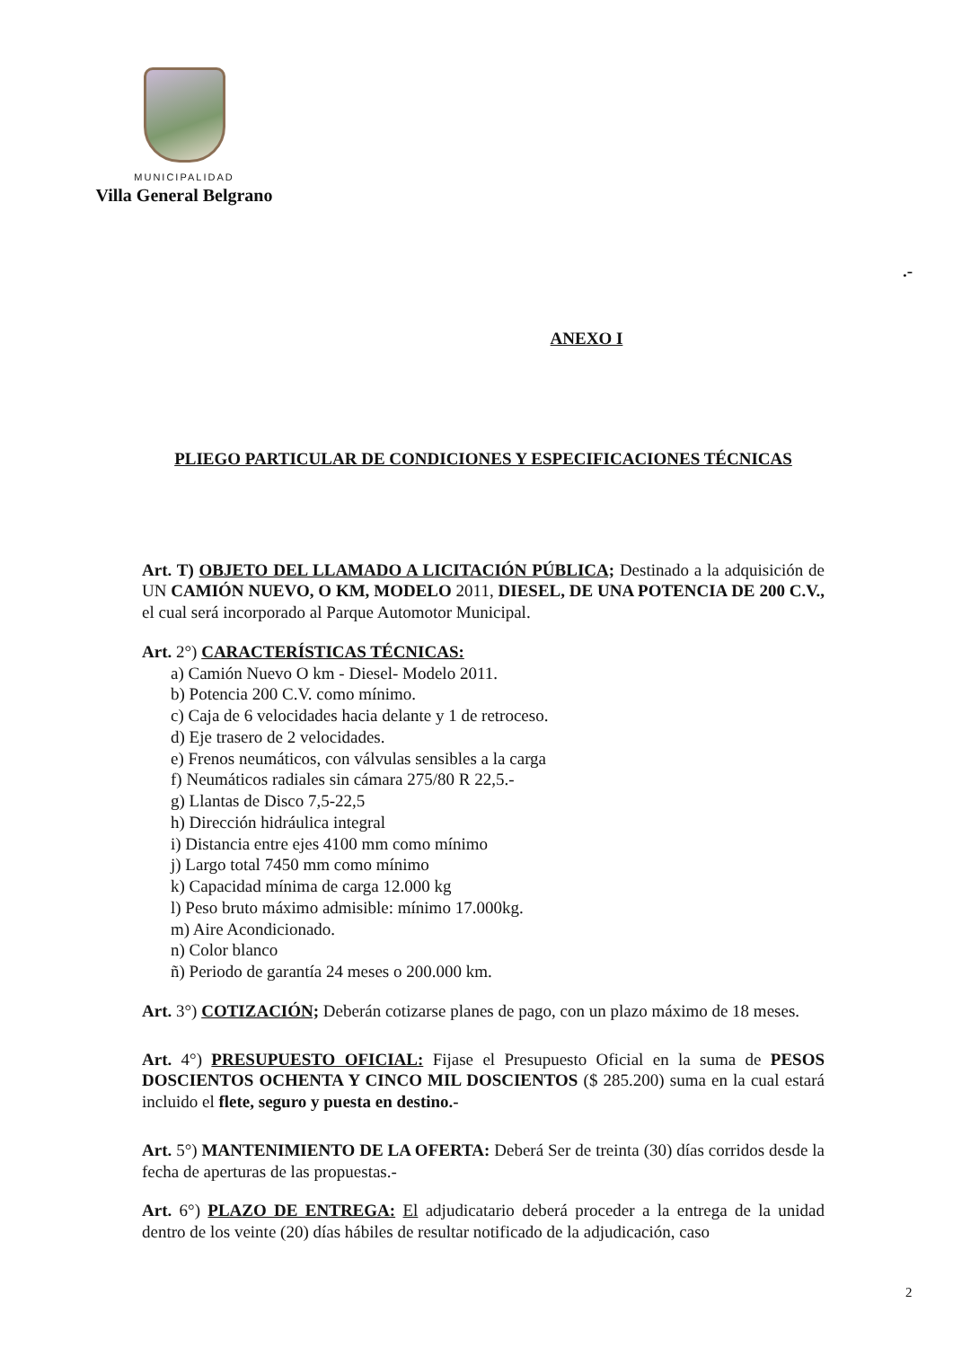MUNICIPALIDAD
Villa General Belgrano
.-
ANEXO I
PLIEGO PARTICULAR DE CONDICIONES Y ESPECIFICACIONES TÉCNICAS
Art. T) OBJETO DEL LLAMADO A LICITACIÓN PÚBLICA; Destinado a la adquisición de UN CAMIÓN NUEVO, O KM, MODELO 2011, DIESEL, DE UNA POTENCIA DE 200 C.V., el cual será incorporado al Parque Automotor Municipal.
Art. 2°) CARACTERÍSTICAS TÉCNICAS:
a) Camión Nuevo O km - Diesel- Modelo 2011.
b) Potencia 200 C.V. como mínimo.
c) Caja de 6 velocidades hacia delante y 1 de retroceso.
d) Eje trasero de 2 velocidades.
e) Frenos neumáticos, con válvulas sensibles a la carga
f) Neumáticos radiales sin cámara 275/80 R 22,5.-
g) Llantas de Disco 7,5-22,5
h) Dirección hidráulica integral
i) Distancia entre ejes 4100 mm como mínimo
j) Largo total 7450 mm como mínimo
k) Capacidad mínima de carga 12.000 kg
l) Peso bruto máximo admisible: mínimo 17.000kg.
m) Aire Acondicionado.
n) Color blanco
ñ) Periodo de garantía 24 meses o 200.000 km.
Art. 3°) COTIZACIÓN; Deberán cotizarse planes de pago, con un plazo máximo de 18 meses.
Art. 4°) PRESUPUESTO OFICIAL: Fijase el Presupuesto Oficial en la suma de PESOS DOSCIENTOS OCHENTA Y CINCO MIL DOSCIENTOS ($ 285.200) suma en la cual estará incluido el flete, seguro y puesta en destino.-
Art. 5°) MANTENIMIENTO DE LA OFERTA: Deberá Ser de treinta (30) días corridos desde la fecha de aperturas de las propuestas.-
Art. 6°) PLAZO DE ENTREGA: El adjudicatario deberá proceder a la entrega de la unidad dentro de los veinte (20) días hábiles de resultar notificado de la adjudicación, caso
2